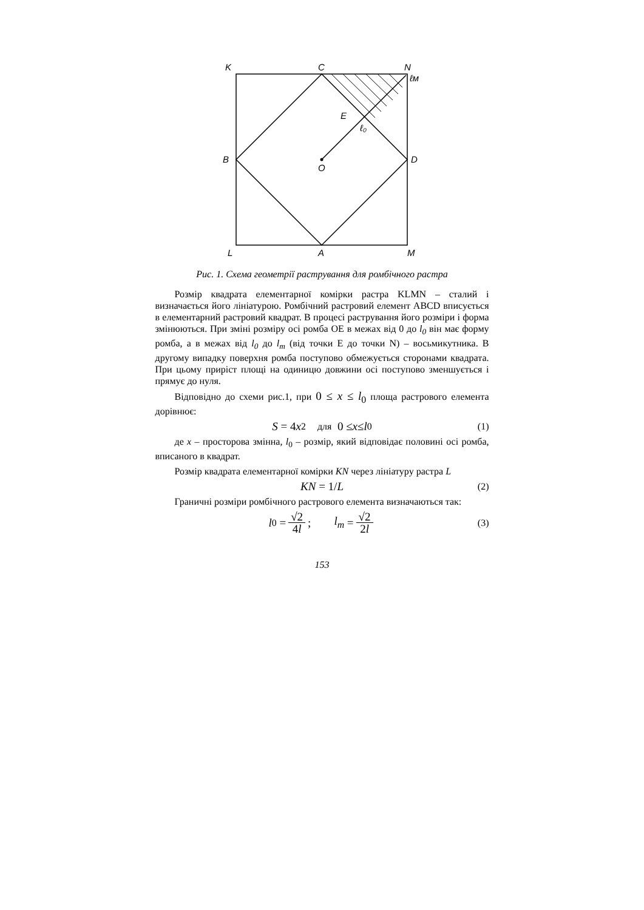K
C
N
ℓм
E
ℓ₀
B
D
O
L
A
M
Рис. 1. Схема геометрії растрування для ромбічного растра
Розмір квадрата елементарної комірки растра KLMN – сталий і визначається його лініатурою. Ромбічний растровий елемент ABCD вписується в елементарний растровий квадрат. В процесі растрування його розміри і форма змінюються. При зміні розміру осі ромба OE в межах від 0 до l<sub>0</sub> він має форму ромба, а в межах від l<sub>0</sub> до l<sub>m</sub> (від точки E до точки N) – восьмикутника. В другому випадку поверхня ромба поступово обмежується сторонами квадрата. При цьому приріст площі на одиницю довжини осі поступово зменшується і прямує до нуля.
Відповідно до схеми рис.1, при 0 ≤ x ≤ l<sub>0</sub> площа растрового елемента дорівнює:
S = 4 x<sup>2</sup> для 0 ≤ x ≤ l<sub>0</sub> (1)
де x – просторова змінна, l<sub>0</sub> – розмір, який відповідає половині осі ромба, вписаного в квадрат.
Розмір квадрата елементарної комірки KN через лініатуру растра L
KN = 1/ L (2)
Граничні розміри ромбічного растрового елемента визначаються так:
l<sub>0</sub> = √2 4l; l<sub>m</sub> = √2 2l (3)
153